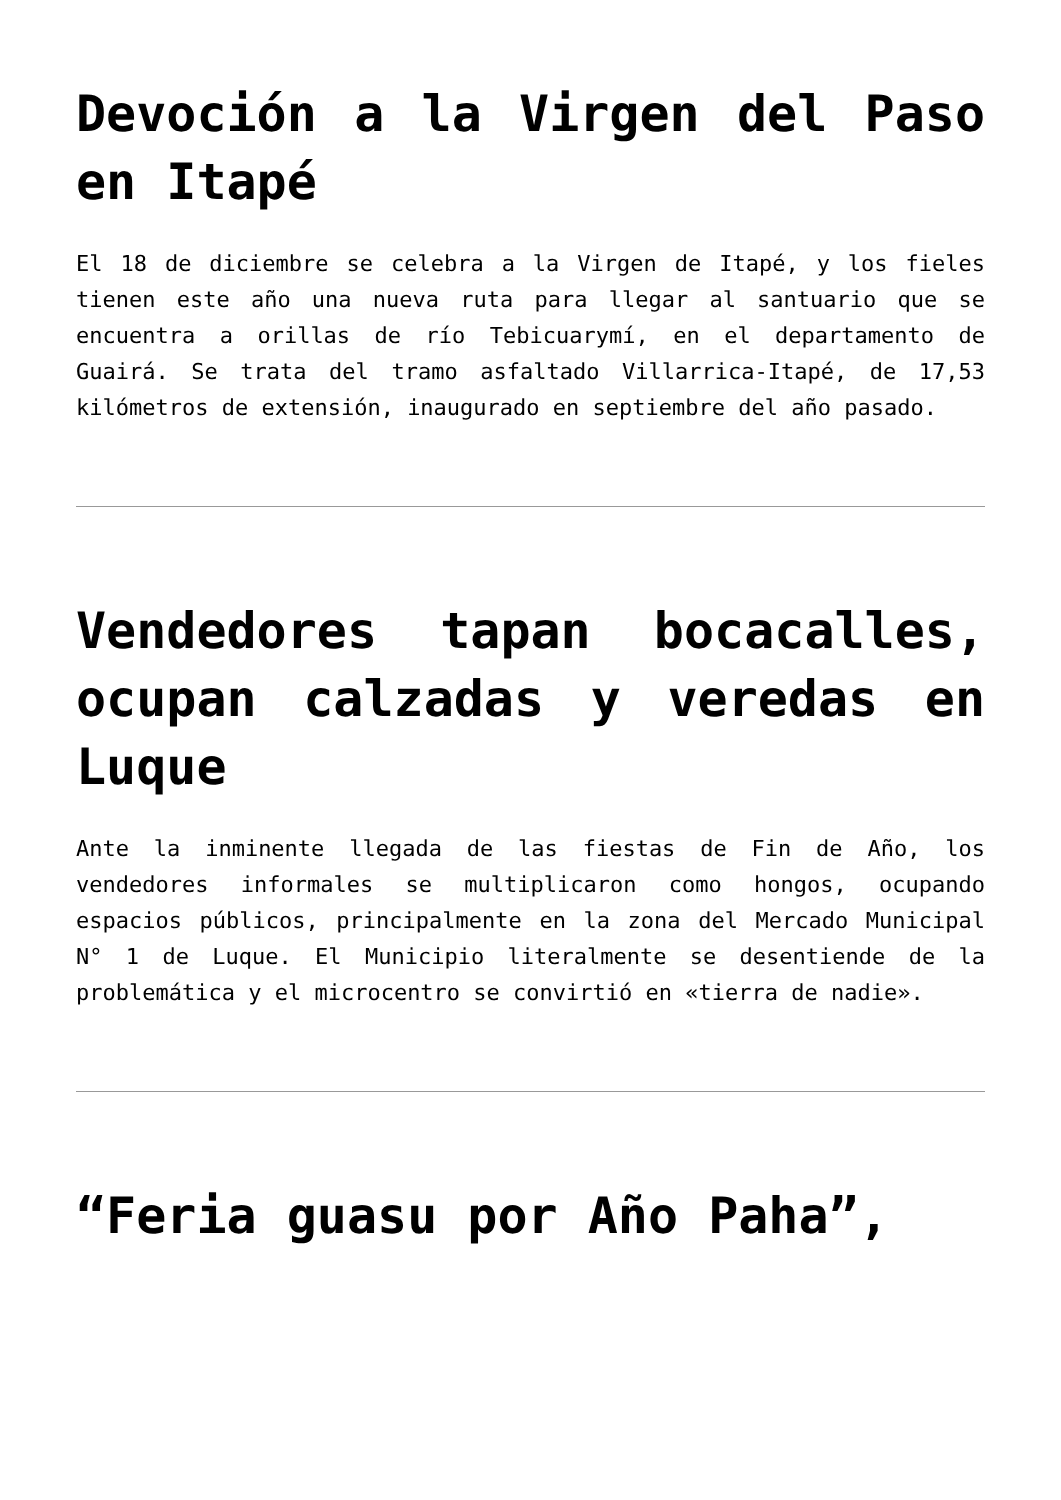Devoción a la Virgen del Paso en Itapé
El 18 de diciembre se celebra a la Virgen de Itapé, y los fieles tienen este año una nueva ruta para llegar al santuario que se encuentra a orillas de río Tebicuarymí, en el departamento de Guairá. Se trata del tramo asfaltado Villarrica-Itapé, de 17,53 kilómetros de extensión, inaugurado en septiembre del año pasado.
Vendedores tapan bocacalles, ocupan calzadas y veredas en Luque
Ante la inminente llegada de las fiestas de Fin de Año, los vendedores informales se multiplicaron como hongos, ocupando espacios públicos, principalmente en la zona del Mercado Municipal N° 1 de Luque. El Municipio literalmente se desentiende de la problemática y el microcentro se convirtió en «tierra de nadie».
“Feria guasu por Año Paha”,